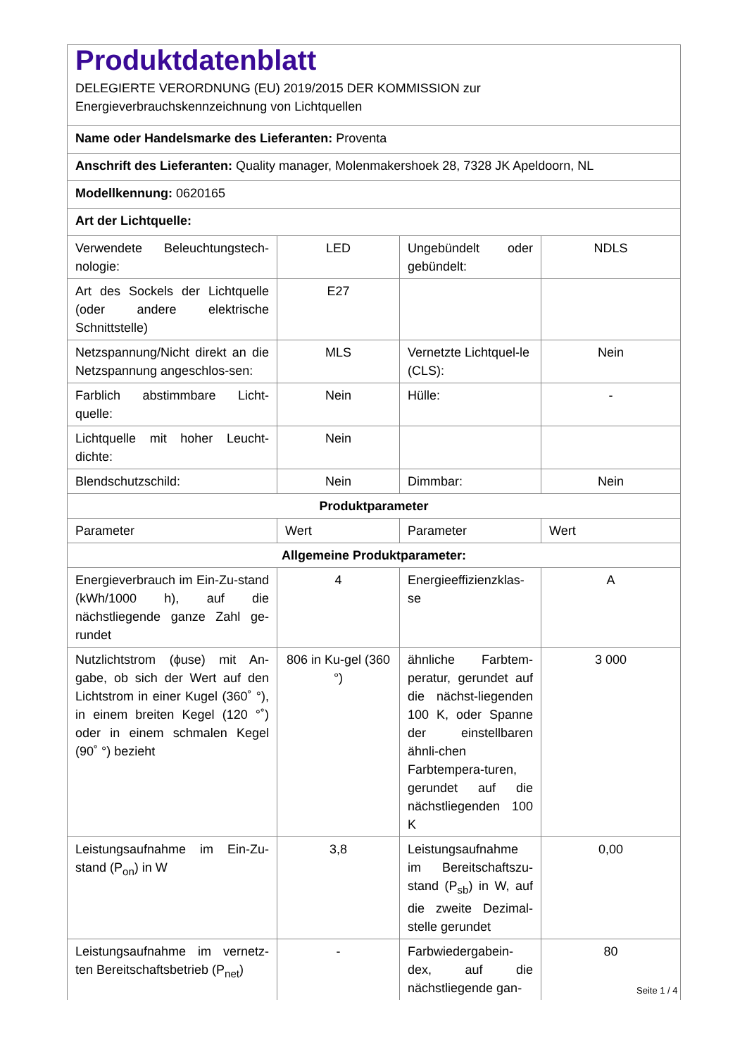| Produktdatenblatt DELEGIERTE VERORDNUNG (EU) 2019/2015 DER KOMMISSION zur Energieverbrauchskennzeichnung von Lichtquellen | | | |
| Name oder Handelsmarke des Lieferanten: Proventa | | | |
| Anschrift des Lieferanten: Quality manager, Molenmakershoek 28, 7328 JK Apeldoorn, NL | | | |
| Modellkennung: 0620165 | | | |
| Art der Lichtquelle: | | | |
| Verwendete Beleuchtungstech-nologie: | LED | Ungebündelt oder gebündelt: | NDLS |
| Art des Sockels der Lichtquelle (oder andere elektrische Schnittstelle) | E27 | | |
| Netzspannung/Nicht direkt an die Netzspannung angeschlos-sen: | MLS | Vernetzte Lichtquel-le (CLS): | Nein |
| Farblich abstimmbare Licht-quelle: | Nein | Hülle: | - |
| Lichtquelle mit hoher Leucht-dichte: | Nein | | |
| Blendschutzschild: | Nein | Dimmbar: | Nein |
| Produktparameter | | | |
| Parameter | Wert | Parameter | Wert |
| Allgemeine Produktparameter: | | | |
| Energieverbrauch im Ein-Zu-stand (kWh/1000 h), auf die nächstliegende ganze Zahl ge-rundet | 4 | Energieeffizienzklas-se | A |
| Nutzlichtstrom (ϕuse) mit An-gabe, ob sich der Wert auf den Lichtstrom in einer Kugel (360˚ °), in einem breiten Kegel (120 °˚) oder in einem schmalen Kegel (90˚ °) bezieht | 806 in Ku-gel (360 °) | ähnliche Farbtem-peratur, gerundet auf die nächst-liegenden 100 K, oder Spanne der einstellbaren ähnli-chen Farbtempera-turen, gerundet auf die nächstliegenden 100 K | 3 000 |
| Leistungsaufnahme im Ein-Zu-stand (P<sub>on</sub>) in W | 3,8 | Leistungsaufnahme im Bereitschaftszu-stand (P<sub>sb</sub>) in W, auf die zweite Dezimal-stelle gerundet | 0,00 |
| Leistungsaufnahme im vernetz-ten Bereitschaftsbetrieb (P<sub>net</sub>) | - | Farbwiedergabein-dex, auf die nächstliegende gan- | 80 |
Seite 1 / 4